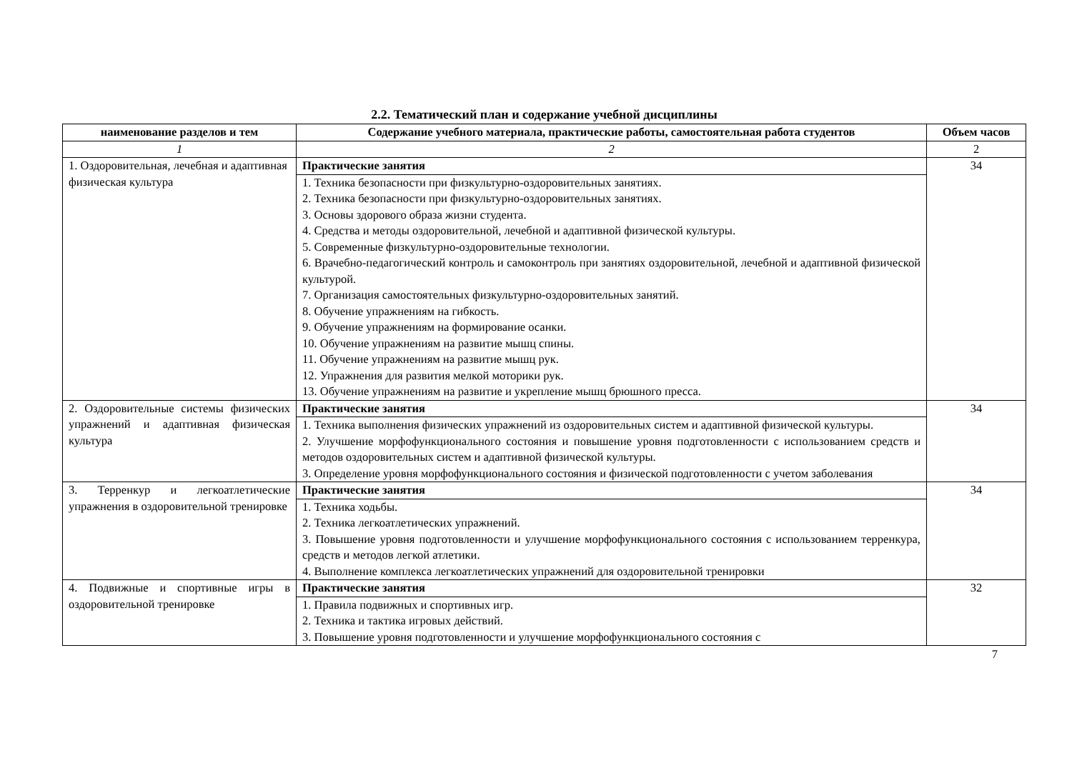2.2. Тематический план и содержание учебной дисциплины
| наименование разделов и тем | Содержание учебного материала, практические работы, самостоятельная работа студентов | Объем часов |
| --- | --- | --- |
| 1 | 2 | 2 |
| 1. Оздоровительная, лечебная и адаптивная физическая культура | Практические занятия 1. Техника безопасности при физкультурно-оздоровительных занятиях. 2. Техника безопасности при физкультурно-оздоровительных занятиях. 3. Основы здорового образа жизни студента. 4. Средства и методы оздоровительной, лечебной и адаптивной физической культуры. 5. Современные физкультурно-оздоровительные технологии. 6. Врачебно-педагогический контроль и самоконтроль при занятиях оздоровительной, лечебной и адаптивной физической культурой. 7. Организация самостоятельных физкультурно-оздоровительных занятий. 8. Обучение упражнениям на гибкость. 9. Обучение упражнениям на формирование осанки. 10. Обучение упражнениям на развитие мышц спины. 11. Обучение упражнениям на развитие мышц рук. 12. Упражнения для развития мелкой моторики рук. 13. Обучение упражнениям на развитие и укрепление мышц брюшного пресса. | 34 |
| 2. Оздоровительные системы физических упражнений и адаптивная физическая культура | Практические занятия 1. Техника выполнения физических упражнений из оздоровительных систем и адаптивной физической культуры. 2. Улучшение морфофункционального состояния и повышение уровня подготовленности с использованием средств и методов оздоровительных систем и адаптивной физической культуры. 3. Определение уровня морфофункционального состояния и физической подготовленности с учетом заболевания | 34 |
| 3. Терренкур и легкоатлетические упражнения в оздоровительной тренировке | Практические занятия 1. Техника ходьбы. 2. Техника легкоатлетических упражнений. 3. Повышение уровня подготовленности и улучшение морфофункционального состояния с использованием терренкура, средств и методов легкой атлетики. 4. Выполнение комплекса легкоатлетических упражнений для оздоровительной тренировки | 34 |
| 4. Подвижные и спортивные игры в оздоровительной тренировке | Практические занятия 1. Правила подвижных и спортивных игр. 2. Техника и тактика игровых действий. 3. Повышение уровня подготовленности и улучшение морфофункционального состояния с | 32 |
7